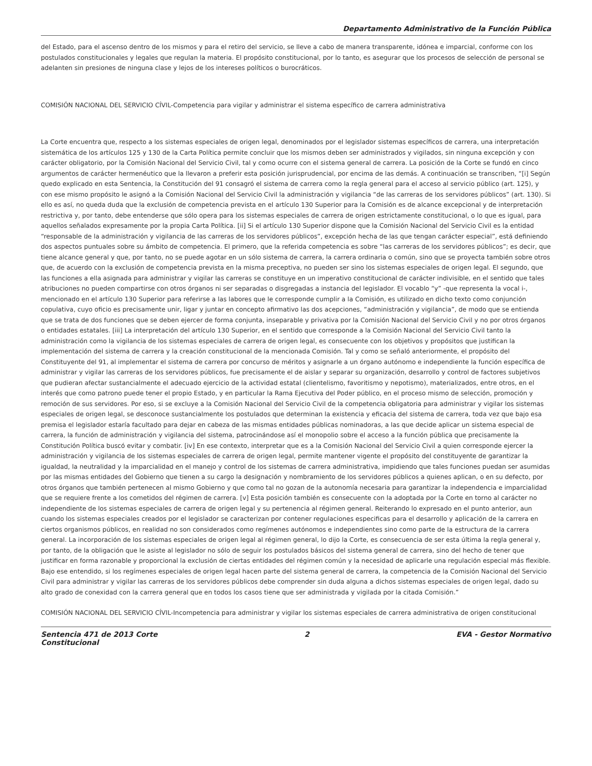Departamento Administrativo de la Función Pública
del Estado, para el ascenso dentro de los mismos y para el retiro del servicio, se lleve a cabo de manera transparente, idónea e imparcial, conforme con los postulados constitucionales y legales que regulan la materia. El propósito constitucional, por lo tanto, es asegurar que los procesos de selección de personal se adelanten sin presiones de ninguna clase y lejos de los intereses políticos o burocráticos.
COMISIÓN NACIONAL DEL SERVICIO CÍVIL-Competencia para vigilar y administrar el sistema específico de carrera administrativa
La Corte encuentra que, respecto a los sistemas especiales de origen legal, denominados por el legislador sistemas específicos de carrera, una interpretación sistemática de los artículos 125 y 130 de la Carta Política permite concluir que los mismos deben ser administrados y vigilados, sin ninguna excepción y con carácter obligatorio, por la Comisión Nacional del Servicio Civil, tal y como ocurre con el sistema general de carrera. La posición de la Corte se fundó en cinco argumentos de carácter hermenéutico que la llevaron a preferir esta posición jurisprudencial, por encima de las demás. A continuación se transcriben, “[i] Según quedo explicado en esta Sentencia, la Constitución del 91 consagró el sistema de carrera como la regla general para el acceso al servicio público (art. 125), y con ese mismo propósito le asignó a la Comisión Nacional del Servicio Civil la administración y vigilancia “de las carreras de los servidores públicos” (art. 130). Si ello es así, no queda duda que la exclusión de competencia prevista en el artículo 130 Superior para la Comisión es de alcance excepcional y de interpretación restrictiva y, por tanto, debe entenderse que sólo opera para los sistemas especiales de carrera de origen estrictamente constitucional, o lo que es igual, para aquellos señalados expresamente por la propia Carta Política. [ii] Si el artículo 130 Superior dispone que la Comisión Nacional del Servicio Civil es la entidad “responsable de la administración y vigilancia de las carreras de los servidores públicos”, excepción hecha de las que tengan carácter especial”, está definiendo dos aspectos puntuales sobre su ámbito de competencia. El primero, que la referida competencia es sobre “las carreras de los servidores públicos”; es decir, que tiene alcance general y que, por tanto, no se puede agotar en un sólo sistema de carrera, la carrera ordinaria o común, sino que se proyecta también sobre otros que, de acuerdo con la exclusión de competencia prevista en la misma preceptiva, no pueden ser sino los sistemas especiales de origen legal. El segundo, que las funciones a ella asignada para administrar y vigilar las carreras se constituye en un imperativo constitucional de carácter indivisible, en el sentido que tales atribuciones no pueden compartirse con otros órganos ni ser separadas o disgregadas a instancia del legislador. El vocablo “y” -que representa la vocal i-, mencionado en el artículo 130 Superior para referirse a las labores que le corresponde cumplir a la Comisión, es utilizado en dicho texto como conjunción copulativa, cuyo oficio es precisamente unir, ligar y juntar en concepto afirmativo las dos acepciones, “administración y vigilancia”, de modo que se entienda que se trata de dos funciones que se deben ejercer de forma conjunta, inseparable y privativa por la Comisión Nacional del Servicio Civil y no por otros órganos o entidades estatales. [iii] La interpretación del artículo 130 Superior, en el sentido que corresponde a la Comisión Nacional del Servicio Civil tanto la administración como la vigilancia de los sistemas especiales de carrera de origen legal, es consecuente con los objetivos y propósitos que justifican la implementación del sistema de carrera y la creación constitucional de la mencionada Comisión. Tal y como se señaló anteriormente, el propósito del Constituyente del 91, al implementar el sistema de carrera por concurso de méritos y asignarle a un órgano autónomo e independiente la función específica de administrar y vigilar las carreras de los servidores públicos, fue precisamente el de aislar y separar su organización, desarrollo y control de factores subjetivos que pudieran afectar sustancialmente el adecuado ejercicio de la actividad estatal (clientelismo, favoritismo y nepotismo), materializados, entre otros, en el interés que como patrono puede tener el propio Estado, y en particular la Rama Ejecutiva del Poder público, en el proceso mismo de selección, promoción y remoción de sus servidores. Por eso, si se excluye a la Comisión Nacional del Servicio Civil de la competencia obligatoria para administrar y vigilar los sistemas especiales de origen legal, se desconoce sustancialmente los postulados que determinan la existencia y eficacia del sistema de carrera, toda vez que bajo esa premisa el legislador estaría facultado para dejar en cabeza de las mismas entidades públicas nominadoras, a las que decide aplicar un sistema especial de carrera, la función de administración y vigilancia del sistema, patrocinándose así el monopolio sobre el acceso a la función pública que precisamente la Constitución Política buscó evitar y combatir. [iv] En ese contexto, interpretar que es a la Comisión Nacional del Servicio Civil a quien corresponde ejercer la administración y vigilancia de los sistemas especiales de carrera de origen legal, permite mantener vigente el propósito del constituyente de garantizar la igualdad, la neutralidad y la imparcialidad en el manejo y control de los sistemas de carrera administrativa, impidiendo que tales funciones puedan ser asumidas por las mismas entidades del Gobierno que tienen a su cargo la designación y nombramiento de los servidores públicos a quienes aplican, o en su defecto, por otros órganos que también pertenecen al mismo Gobierno y que como tal no gozan de la autonomía necesaria para garantizar la independencia e imparcialidad que se requiere frente a los cometidos del régimen de carrera. [v] Esta posición también es consecuente con la adoptada por la Corte en torno al carácter no independiente de los sistemas especiales de carrera de origen legal y su pertenencia al régimen general. Reiterando lo expresado en el punto anterior, aun cuando los sistemas especiales creados por el legislador se caracterizan por contener regulaciones especificas para el desarrollo y aplicación de la carrera en ciertos organismos públicos, en realidad no son considerados como regímenes autónomos e independientes sino como parte de la estructura de la carrera general. La incorporación de los sistemas especiales de origen legal al régimen general, lo dijo la Corte, es consecuencia de ser esta última la regla general y, por tanto, de la obligación que le asiste al legislador no sólo de seguir los postulados básicos del sistema general de carrera, sino del hecho de tener que justificar en forma razonable y proporcional la exclusión de ciertas entidades del régimen común y la necesidad de aplicarle una regulación especial más flexible. Bajo ese entendido, si los regímenes especiales de origen legal hacen parte del sistema general de carrera, la competencia de la Comisión Nacional del Servicio Civil para administrar y vigilar las carreras de los servidores públicos debe comprender sin duda alguna a dichos sistemas especiales de origen legal, dado su alto grado de conexidad con la carrera general que en todos los casos tiene que ser administrada y vigilada por la citada Comisión.”
COMISIÓN NACIONAL DEL SERVICIO CÍVIL-Incompetencia para administrar y vigilar los sistemas especiales de carrera administrativa de origen constitucional
Sentencia 471 de 2013 Corte
Constitucional 2 EVA - Gestor Normativo